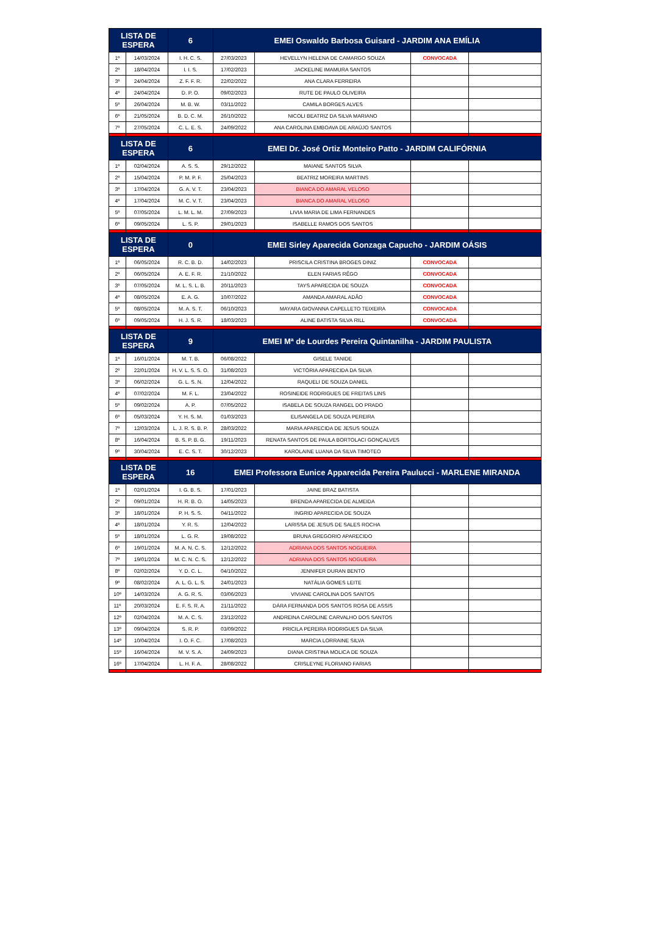| LISTA DE ESPERA | | 6 | EMEI Oswaldo Barbosa Guisard - JARDIM ANA EMÍLIA | | | |
| --- | --- | --- | --- | --- | --- | --- |
| 1º | 14/03/2024 | I. H. C. S. | 27/03/2023 | HEVELLYN HELENA DE CAMARGO SOUZA | CONVOCADA | |
| 2º | 18/04/2024 | I. I. S. | 17/02/2023 | JACKELINE IMAMURA SANTOS | | |
| 3º | 24/04/2024 | Z. F. F. R. | 22/02/2022 | ANA CLARA FERREIRA | | |
| 4º | 24/04/2024 | D. P. O. | 09/02/2023 | RUTE DE PAULO OLIVEIRA | | |
| 5º | 26/04/2024 | M. B. W. | 03/11/2022 | CAMILA BORGES ALVES | | |
| 6º | 21/05/2024 | B. D. C. M. | 26/10/2022 | NICOLI BEATRIZ DA SILVA MARIANO | | |
| 7º | 27/05/2024 | C. L. E. S. | 24/09/2022 | ANA CAROLINA EMBOAVA DE ARAÚJO SANTOS | | |
| LISTA DE ESPERA | | 6 | EMEI Dr. José Ortiz Monteiro Patto - JARDIM CALIFÓRNIA | | | |
| 1º | 02/04/2024 | A. S. S. | 29/12/2022 | MAIANE SANTOS SILVA | | |
| 2º | 15/04/2024 | P. M. P. F. | 25/04/2023 | BEATRIZ MOREIRA MARTINS | | |
| 3º | 17/04/2024 | G. A. V. T. | 23/04/2023 | BIANCA DO AMARAL VELOSO | | |
| 4º | 17/04/2024 | M. C. V. T. | 23/04/2023 | BIANCA DO AMARAL VELOSO | | |
| 5º | 07/05/2024 | L. M. L. M. | 27/09/2023 | LIVIA MARIA DE LIMA FERNANDES | | |
| 6º | 09/05/2024 | L. S. P. | 29/01/2023 | ISABELLE RAMOS DOS SANTOS | | |
| LISTA DE ESPERA | | 0 | EMEI Sirley Aparecida Gonzaga Capucho - JARDIM OÁSIS | | | |
| 1º | 06/05/2024 | R. C. B. D. | 14/02/2023 | PRISCILA CRISTINA BROGES DINIZ | CONVOCADA | |
| 2º | 06/05/2024 | A. E. F. R. | 21/10/2022 | ELEN FARIAS RÊGO | CONVOCADA | |
| 3º | 07/05/2024 | M. L. S. L. B. | 20/11/2023 | TAYS APARECIDA DE SOUZA | CONVOCADA | |
| 4º | 08/05/2024 | E. A. G. | 10/07/2022 | AMANDA AMARAL ADÃO | CONVOCADA | |
| 5º | 08/05/2024 | M. A. S. T. | 06/10/2023 | MAYARA GIOVANNA CAPELLETO TEIXEIRA | CONVOCADA | |
| 6º | 09/05/2024 | H. J. S. R. | 18/03/2023 | ALINE BATISTA SILVA RILL | CONVOCADA | |
| LISTA DE ESPERA | | 9 | EMEI Mª de Lourdes Pereira Quintanilha - JARDIM PAULISTA | | | |
| 1º | 16/01/2024 | M. T. B. | 06/08/2022 | GISELE TANIDE | | |
| 2º | 22/01/2024 | H. V. L. S. S. O. | 31/08/2023 | VICTÓRIA APARECIDA DA SILVA | | |
| 3º | 06/02/2024 | G. L. S. N. | 12/04/2022 | RAQUELI DE SOUZA DANIEL | | |
| 4º | 07/02/2024 | M. F. L. | 23/04/2022 | ROSINEIDE RODRIGUES DE FREITAS LINS | | |
| 5º | 09/02/2024 | A. P. | 07/05/2022 | ISABELA DE SOUZA RANGEL DO PRADO | | |
| 6º | 05/03/2024 | Y. H. S. M. | 01/03/2023 | ELISANGELA DE SOUZA PEREIRA | | |
| 7º | 12/03/2024 | L. J. R. S. B. P. | 28/03/2022 | MARIA APARECIDA DE JESUS SOUZA | | |
| 8º | 16/04/2024 | B. S. P. B. G. | 19/11/2023 | RENATA SANTOS DE PAULA BORTOLACI GONÇALVES | | |
| 9º | 30/04/2024 | E. C. S. T. | 30/12/2023 | KAROLAINE LUANA DA SILVA TIMOTEO | | |
| LISTA DE ESPERA | | 16 | EMEI Professora Eunice Apparecida Pereira Paulucci - MARLENE MIRANDA | | | |
| 1º | 02/01/2024 | I. G. B. S. | 17/01/2023 | JAINE BRAZ BATISTA | | |
| 2º | 09/01/2024 | H. R. B. O. | 14/05/2023 | BRENDA APARECIDA DE ALMEIDA | | |
| 3º | 18/01/2024 | P. H. S. S. | 04/11/2022 | INGRID APARECIDA DE SOUZA | | |
| 4º | 18/01/2024 | Y. R. S. | 12/04/2022 | LARISSA DE JESUS DE SALES ROCHA | | |
| 5º | 18/01/2024 | L. G. R. | 19/08/2022 | BRUNA GREGORIO APARECIDO | | |
| 6º | 19/01/2024 | M. A. N. C. S. | 12/12/2022 | ADRIANA DOS SANTOS NOGUEIRA | | |
| 7º | 19/01/2024 | M. C. N. C. S. | 12/12/2022 | ADRIANA DOS SANTOS NOGUEIRA | | |
| 8º | 02/02/2024 | Y. D. C. L. | 04/10/2022 | JENNIFER DURAN BENTO | | |
| 9º | 08/02/2024 | A. L. G. L. S. | 24/01/2023 | NATÁLIA GOMES LEITE | | |
| 10º | 14/03/2024 | A. G. R. S. | 03/06/2023 | VIVIANE CAROLINA DOS SANTOS | | |
| 11º | 20/03/2024 | E. F. S. R. A. | 21/11/2022 | DÁRA FERNANDA DOS SANTOS ROSA DE ASSIS | | |
| 12º | 02/04/2024 | M. A. C. S. | 23/12/2022 | ANDREINA CAROLINE CARVALHO DOS SANTOS | | |
| 13º | 09/04/2024 | S. R. P. | 03/09/2022 | PRICILA PEREIRA RODRIGUES DA SILVA | | |
| 14º | 10/04/2024 | I. O. F. C. | 17/08/2023 | MARCIA LORRAINE SILVA | | |
| 15º | 16/04/2024 | M. V. S. A. | 24/09/2023 | DIANA CRISTINA MOLICA DE SOUZA | | |
| 16º | 17/04/2024 | L. H. F. A. | 28/08/2022 | CRISLEYNE FLORIANO FARIAS | | |